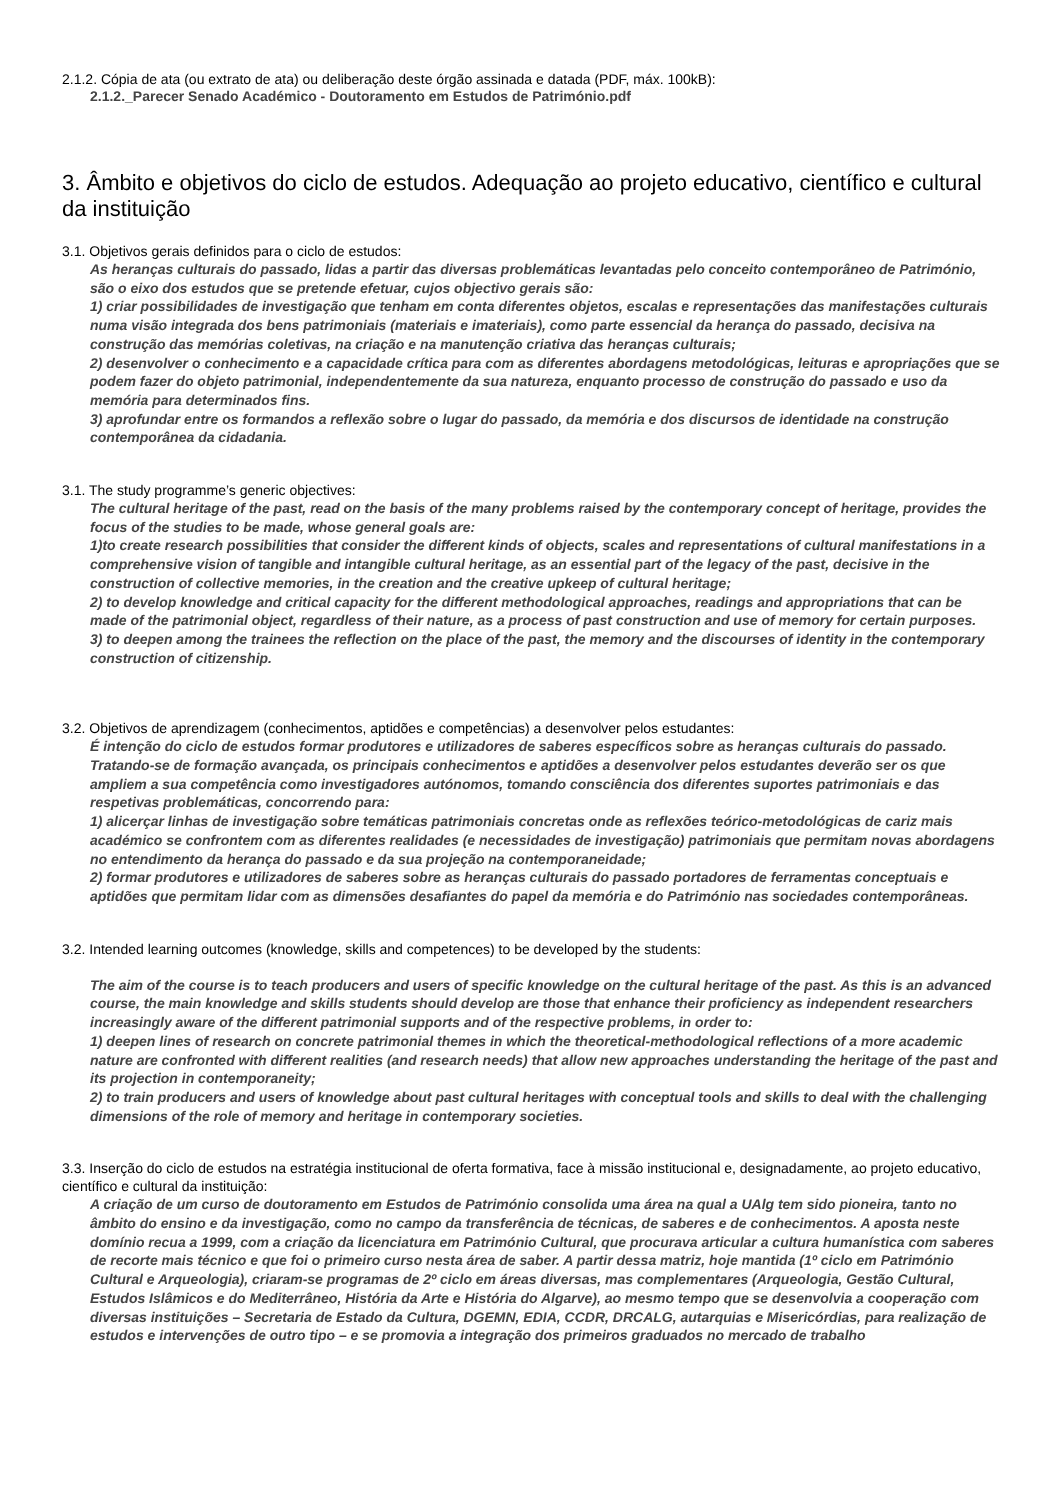2.1.2. Cópia de ata (ou extrato de ata) ou deliberação deste órgão assinada e datada (PDF, máx. 100kB):
2.1.2._Parecer Senado Académico - Doutoramento em Estudos de Património.pdf
3. Âmbito e objetivos do ciclo de estudos. Adequação ao projeto educativo, científico e cultural da instituição
3.1. Objetivos gerais definidos para o ciclo de estudos:
As heranças culturais do passado, lidas a partir das diversas problemáticas levantadas pelo conceito contemporâneo de Património, são o eixo dos estudos que se pretende efetuar, cujos objectivo gerais são:
1) criar possibilidades de investigação que tenham em conta diferentes objetos, escalas e representações das manifestações culturais numa visão integrada dos bens patrimoniais (materiais e imateriais), como parte essencial da herança do passado, decisiva na construção das memórias coletivas, na criação e na manutenção criativa das heranças culturais;
2) desenvolver o conhecimento e a capacidade crítica para com as diferentes abordagens metodológicas, leituras e apropriações que se podem fazer do objeto patrimonial, independentemente da sua natureza, enquanto processo de construção do passado e uso da memória para determinados fins.
3) aprofundar entre os formandos a reflexão sobre o lugar do passado, da memória e dos discursos de identidade na construção contemporânea da cidadania.
3.1. The study programme’s generic objectives:
The cultural heritage of the past, read on the basis of the many problems raised by the contemporary concept of heritage, provides the focus of the studies to be made, whose general goals are:
1)to create research possibilities that consider the different kinds of objects, scales and representations of cultural manifestations in a comprehensive vision of tangible and intangible cultural heritage, as an essential part of the legacy of the past, decisive in the construction of collective memories, in the creation and the creative upkeep of cultural heritage;
2) to develop knowledge and critical capacity for the different methodological approaches, readings and appropriations that can be made of the patrimonial object, regardless of their nature, as a process of past construction and use of memory for certain purposes.
3) to deepen among the trainees the reflection on the place of the past, the memory and the discourses of identity in the contemporary construction of citizenship.
3.2. Objetivos de aprendizagem (conhecimentos, aptidões e competências) a desenvolver pelos estudantes:
É intenção do ciclo de estudos formar produtores e utilizadores de saberes específicos sobre as heranças culturais do passado. Tratando-se de formação avançada, os principais conhecimentos e aptidões a desenvolver pelos estudantes deverão ser os que ampliem a sua competência como investigadores autónomos, tomando consciência dos diferentes suportes patrimoniais e das respetivas problemáticas, concorrendo para:
1) alicerçar linhas de investigação sobre temáticas patrimoniais concretas onde as reflexões teórico-metodológicas de cariz mais académico se confrontem com as diferentes realidades (e necessidades de investigação) patrimoniais que permitam novas abordagens no entendimento da herança do passado e da sua projeção na contemporaneidade;
2) formar produtores e utilizadores de saberes sobre as heranças culturais do passado portadores de ferramentas conceptuais e aptidões que permitam lidar com as dimensões desafiantes do papel da memória e do Património nas sociedades contemporâneas.
3.2. Intended learning outcomes (knowledge, skills and competences) to be developed by the students:
The aim of the course is to teach producers and users of specific knowledge on the cultural heritage of the past. As this is an advanced course, the main knowledge and skills students should develop are those that enhance their proficiency as independent researchers increasingly aware of the different patrimonial supports and of the respective problems, in order to:
1) deepen lines of research on concrete patrimonial themes in which the theoretical-methodological reflections of a more academic nature are confronted with different realities (and research needs) that allow new approaches understanding the heritage of the past and its projection in contemporaneity;
2) to train producers and users of knowledge about past cultural heritages with conceptual tools and skills to deal with the challenging dimensions of the role of memory and heritage in contemporary societies.
3.3. Inserção do ciclo de estudos na estratégia institucional de oferta formativa, face à missão institucional e, designadamente, ao projeto educativo, científico e cultural da instituição:
A criação de um curso de doutoramento em Estudos de Património consolida uma área na qual a UAlg tem sido pioneira, tanto no âmbito do ensino e da investigação, como no campo da transferência de técnicas, de saberes e de conhecimentos. A aposta neste domínio recua a 1999, com a criação da licenciatura em Património Cultural, que procurava articular a cultura humanística com saberes de recorte mais técnico e que foi o primeiro curso nesta área de saber. A partir dessa matriz, hoje mantida (1º ciclo em Património Cultural e Arqueologia), criaram-se programas de 2º ciclo em áreas diversas, mas complementares (Arqueologia, Gestão Cultural, Estudos Islâmicos e do Mediterrâneo, História da Arte e História do Algarve), ao mesmo tempo que se desenvolvia a cooperação com diversas instituições – Secretaria de Estado da Cultura, DGEMN, EDIA, CCDR, DRCALG, autarquias e Misericórdias, para realização de estudos e intervenções de outro tipo – e se promovia a integração dos primeiros graduados no mercado de trabalho